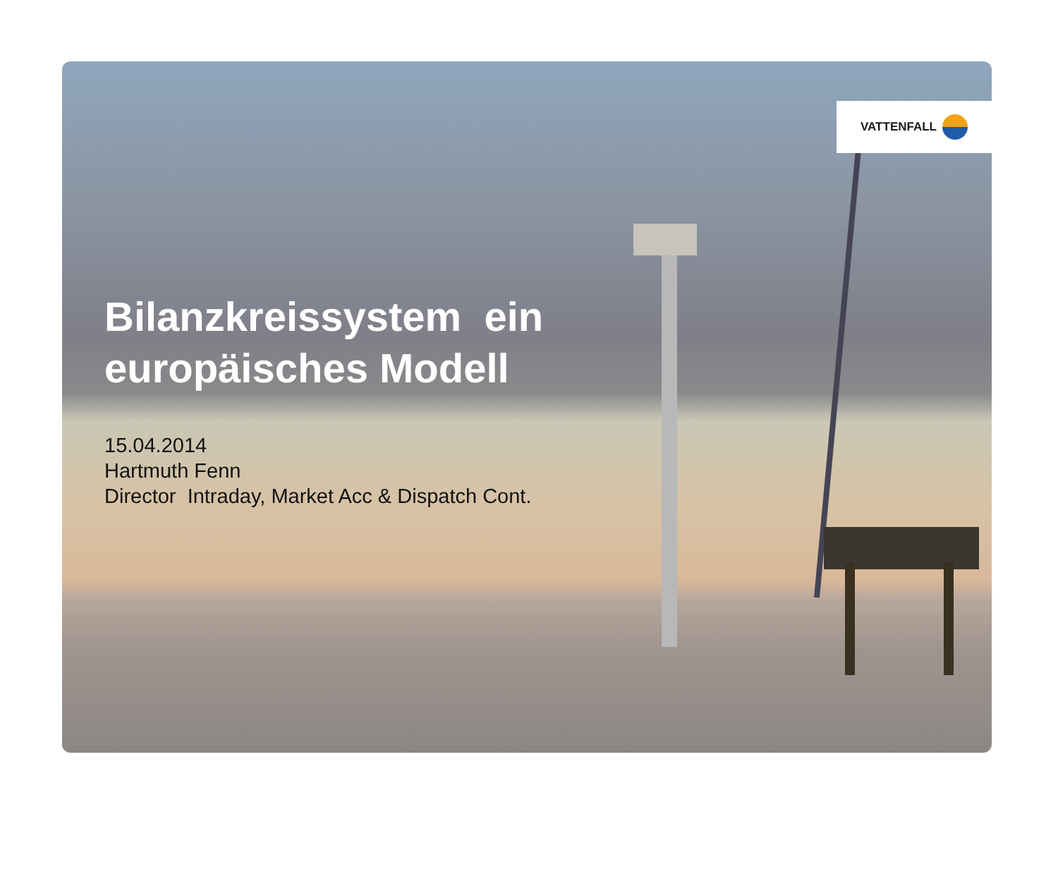VATTENFALL
Bilanzkreissystem ein
europäisches Modell
15.04.2014
Hartmuth Fenn
Director Intraday, Market Acc & Dispatch Cont.